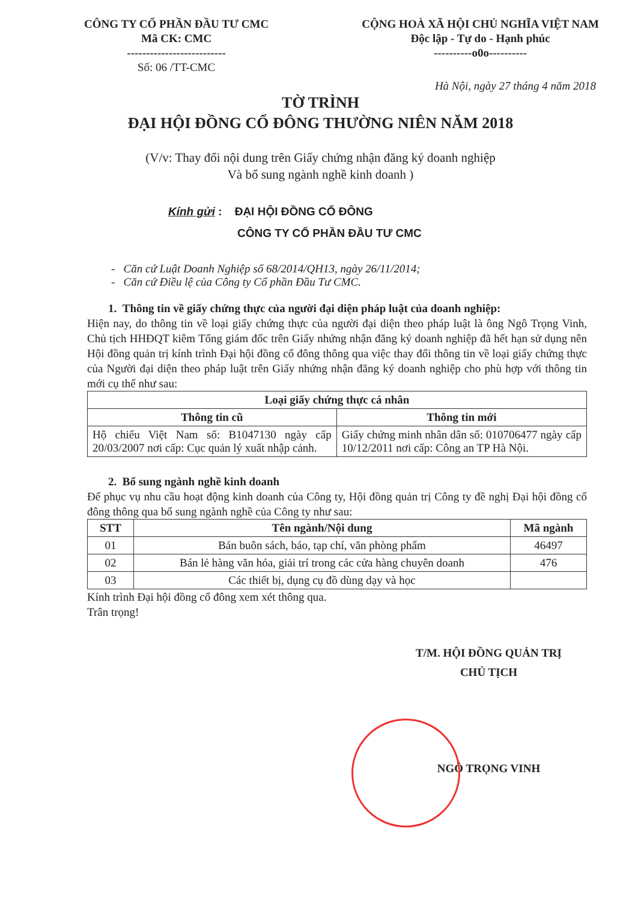CÔNG TY CỔ PHẦN ĐẦU TƯ CMC
Mã CK: CMC
--------------------------
Số: 06 /TT-CMC
CỘNG HOÀ XÃ HỘI CHỦ NGHĨA VIỆT NAM
Độc lập - Tự do - Hạnh phúc
----------o0o----------
Hà Nội, ngày 27 tháng 4 năm 2018
TỜ TRÌNH
ĐẠI HỘI ĐỒNG CỔ ĐÔNG THƯỜNG NIÊN NĂM 2018
(V/v: Thay đổi nội dung trên Giấy chứng nhận đăng ký doanh nghiệp
Và bổ sung ngành nghề kinh doanh )
Kính gửi : ĐẠI HỘI ĐỒNG CỔ ĐÔNG
CÔNG TY CỔ PHẦN ĐẦU TƯ CMC
- Căn cứ Luật Doanh Nghiệp số 68/2014/QH13, ngày 26/11/2014;
- Căn cứ Điều lệ của Công ty Cổ phần Đầu Tư CMC.
1. Thông tin về giấy chứng thực của người đại diện pháp luật của doanh nghiệp:
Hiện nay, do thông tin về loại giấy chứng thực của người đại diện theo pháp luật là ông Ngô Trọng Vinh, Chủ tịch HHĐQT kiêm Tổng giám đốc trên Giấy nhứng nhận đăng ký doanh nghiệp đã hết hạn sử dụng nên Hội đồng quản trị kính trình Đại hội đồng cổ đông thông qua việc thay đổi thông tin về loại giấy chứng thực của Người đại diện theo pháp luật trên Giấy nhứng nhận đăng ký doanh nghiệp cho phù hợp với thông tin mới cụ thể như sau:
| Loại giấy chứng thực cá nhân | |
| --- | --- |
| Thông tin cũ | Thông tin mới |
| Hộ chiếu Việt Nam số: B1047130 ngày cấp 20/03/2007 nơi cấp: Cục quản lý xuất nhập cảnh. | Giấy chứng minh nhân dân số: 010706477 ngày cấp 10/12/2011 nơi cấp: Công an TP Hà Nội. |
2. Bổ sung ngành nghề kinh doanh
Để phục vụ nhu cầu hoạt động kinh doanh của Công ty, Hội đồng quản trị Công ty đề nghị Đại hội đồng cổ đông thông qua bổ sung ngành nghề của Công ty như sau:
| STT | Tên ngành/Nội dung | Mã ngành |
| --- | --- | --- |
| 01 | Bán buôn sách, báo, tạp chí, văn phòng phẩm | 46497 |
| 02 | Bán lẻ hàng văn hóa, giải trí trong các cửa hàng chuyên doanh | 476 |
| 03 | Các thiết bị, dụng cụ đồ dùng dạy và học | |
Kính trình Đại hội đồng cổ đông xem xét thông qua.
Trân trọng!
T/M. HỘI ĐỒNG QUẢN TRỊ
CHỦ TỊCH
NGÔ TRỌNG VINH